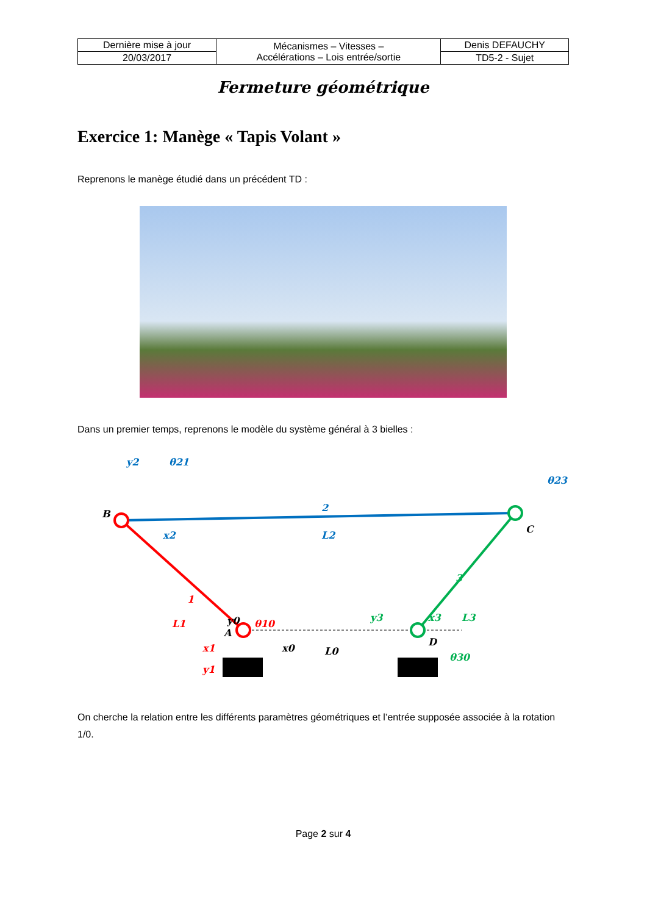| Dernière mise à jour | Mécanismes – Vitesses – Accélérations – Lois entrée/sortie | Denis DEFAUCHY |
| 20/03/2017 | | TD5-2 - Sujet |
Fermeture géométrique
Exercice 1: Manège « Tapis Volant »
Reprenons le manège étudié dans un précédent TD :
Dans un premier temps, reprenons le modèle du système général à 3 bielles :
B
C
A
D
2
L2
1
L1
3
L3
y2
θ21
θ23
x2
y0
θ10
x1
y1
x0
L0
y3
x3
θ30
On cherche la relation entre les différents paramètres géométriques et l’entrée supposée associée à la rotation 1/0.
Page 2 sur 4